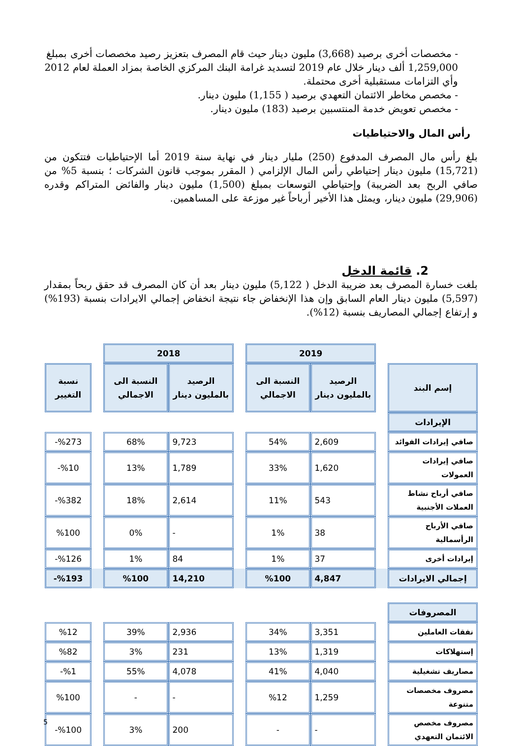- مخصصات أخرى برصيد (3,668) مليون دينار حيث قام المصرف بتعزيز رصيد مخصصات أخرى بمبلغ 1,259,000 ألف دينار خلال عام 2019 لتسديد غرامة البنك المركزي الخاصة بمزاد العملة لعام 2012 وأي التزامات مستقبلية أخرى محتملة.
- مخصص مخاطر الائتمان التعهدي برصيد ( 1,155) مليون دينار.
- مخصص تعويض خدمة المنتسبين برصيد (183) مليون دينار.
رأس المال والاحتياطيات
بلغ رأس مال المصرف المدفوع (250) مليار دينار في نهاية سنة 2019 أما الإحتياطيات فتتكون من (15,721) مليون دينار إحتياطي رأس المال الإلزامي ( المقرر بموجب قانون الشركات ؛ بنسبة 5% من صافي الربح بعد الضريبة) وإحتياطي التوسعات بمبلغ (1,500) مليون دينار والفائض المتراكم وقدره (29,906) مليون دينار، ويمثل هذا الأخير أرباحاً غير موزعة على المساهمين.
2. قائمة الدخل
بلغت خسارة المصرف بعد ضريبة الدخل ( 5,122) مليون دينار بعد أن كان المصرف قد حقق ربحاً بمقدار (5,597) مليون دينار العام السابق وإن هذا الإنخفاض جاء نتيجة انخفاض إجمالي الايرادات بنسبة (193%) و إرتفاع إجمالي المصاريف بنسبة (12%).
| | | 2019 | | | 2018 | | | |
| إسم البند | | الرصيد بالمليون دينار | النسبة الى الاجمالي | | الرصيد بالمليون دينار | النسبة الى الاجمالي | | نسبة التغيير |
| الإيرادات | | | | | | | | |
| صافي إيرادات الفوائد | | 2,609 | 54% | | 9,723 | 68% | | %273- |
| صافي إيرادات العمولات | | 1,620 | 33% | | 1,789 | 13% | | %10- |
| صافي أرباح نشاط العملات الأجنبية | | 543 | 11% | | 2,614 | 18% | | %382- |
| صافي الأرباح الرأسمالية | | 38 | 1% | | - | 0% | | %100 |
| إيرادات أخرى | | 37 | 1% | | 84 | 1% | | %126- |
| إجمالي الايرادات | | 4,847 | %100 | | 14,210 | %100 | | %193- |
| المصروفات | | | | | | | | |
| نفقات العاملين | | 3,351 | 34% | | 2,936 | 39% | | %12 |
| إستهلاكات | | 1,319 | 13% | | 231 | 3% | | %82 |
| مصاريف تشغيلية | | 4,040 | 41% | | 4,078 | 55% | | %1- |
| مصروف مخصصات متنوعة | | 1,259 | %12 | | - | - | | %100 |
| مصروف مخصص الائتمان التعهدي | | - | - | | 200 | 3% | | %100- |
5